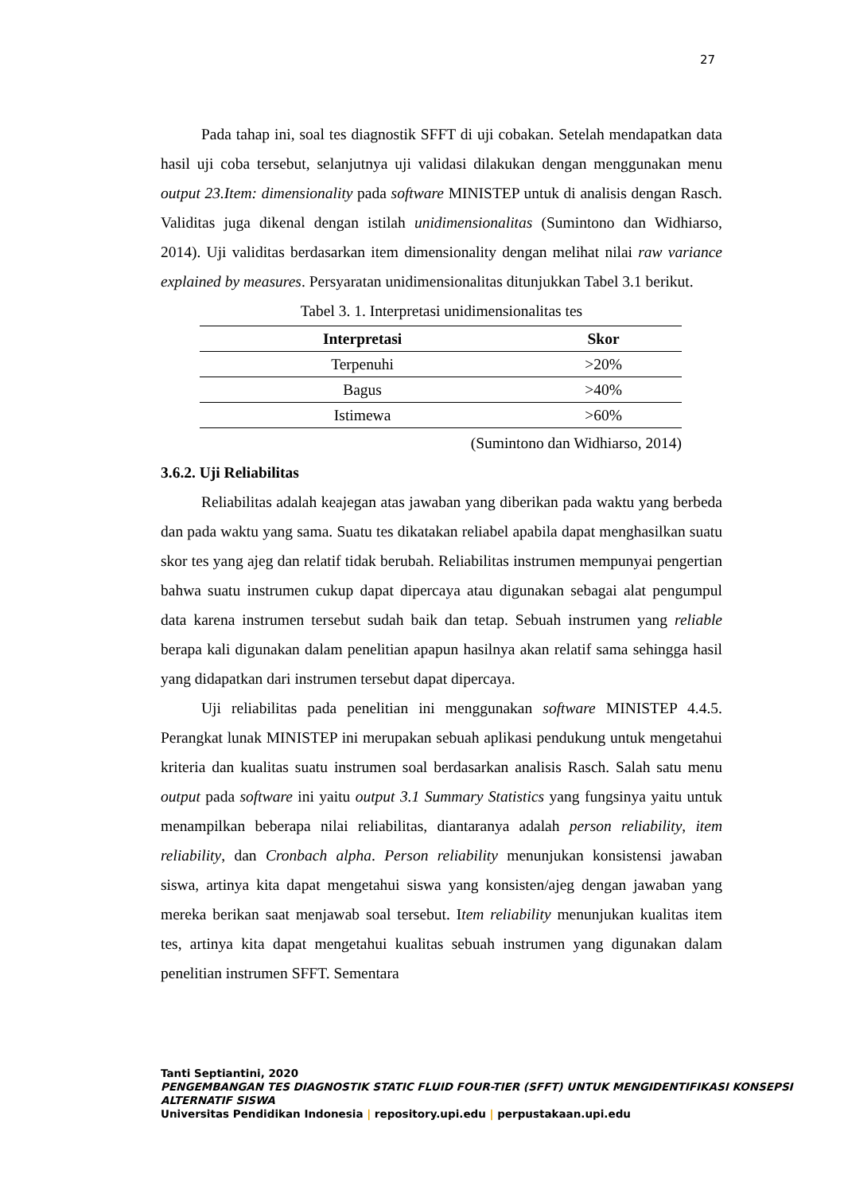27
Pada tahap ini, soal tes diagnostik SFFT di uji cobakan. Setelah mendapatkan data hasil uji coba tersebut, selanjutnya uji validasi dilakukan dengan menggunakan menu output 23.Item: dimensionality pada software MINISTEP untuk di analisis dengan Rasch. Validitas juga dikenal dengan istilah unidimensionalitas (Sumintono dan Widhiarso, 2014). Uji validitas berdasarkan item dimensionality dengan melihat nilai raw variance explained by measures. Persyaratan unidimensionalitas ditunjukkan Tabel 3.1 berikut.
Tabel 3. 1. Interpretasi unidimensionalitas tes
| Interpretasi | Skor |
| --- | --- |
| Terpenuhi | >20% |
| Bagus | >40% |
| Istimewa | >60% |
(Sumintono dan Widhiarso, 2014)
3.6.2. Uji Reliabilitas
Reliabilitas adalah keajegan atas jawaban yang diberikan pada waktu yang berbeda dan pada waktu yang sama. Suatu tes dikatakan reliabel apabila dapat menghasilkan suatu skor tes yang ajeg dan relatif tidak berubah. Reliabilitas instrumen mempunyai pengertian bahwa suatu instrumen cukup dapat dipercaya atau digunakan sebagai alat pengumpul data karena instrumen tersebut sudah baik dan tetap. Sebuah instrumen yang reliable berapa kali digunakan dalam penelitian apapun hasilnya akan relatif sama sehingga hasil yang didapatkan dari instrumen tersebut dapat dipercaya.
Uji reliabilitas pada penelitian ini menggunakan software MINISTEP 4.4.5. Perangkat lunak MINISTEP ini merupakan sebuah aplikasi pendukung untuk mengetahui kriteria dan kualitas suatu instrumen soal berdasarkan analisis Rasch. Salah satu menu output pada software ini yaitu output 3.1 Summary Statistics yang fungsinya yaitu untuk menampilkan beberapa nilai reliabilitas, diantaranya adalah person reliability, item reliability, dan Cronbach alpha. Person reliability menunjukan konsistensi jawaban siswa, artinya kita dapat mengetahui siswa yang konsisten/ajeg dengan jawaban yang mereka berikan saat menjawab soal tersebut. Item reliability menunjukan kualitas item tes, artinya kita dapat mengetahui kualitas sebuah instrumen yang digunakan dalam penelitian instrumen SFFT. Sementara
Tanti Septiantini, 2020
PENGEMBANGAN TES DIAGNOSTIK STATIC FLUID FOUR-TIER (SFFT) UNTUK MENGIDENTIFIKASI KONSEPSI ALTERNATIF SISWA
Universitas Pendidikan Indonesia | repository.upi.edu | perpustakaan.upi.edu